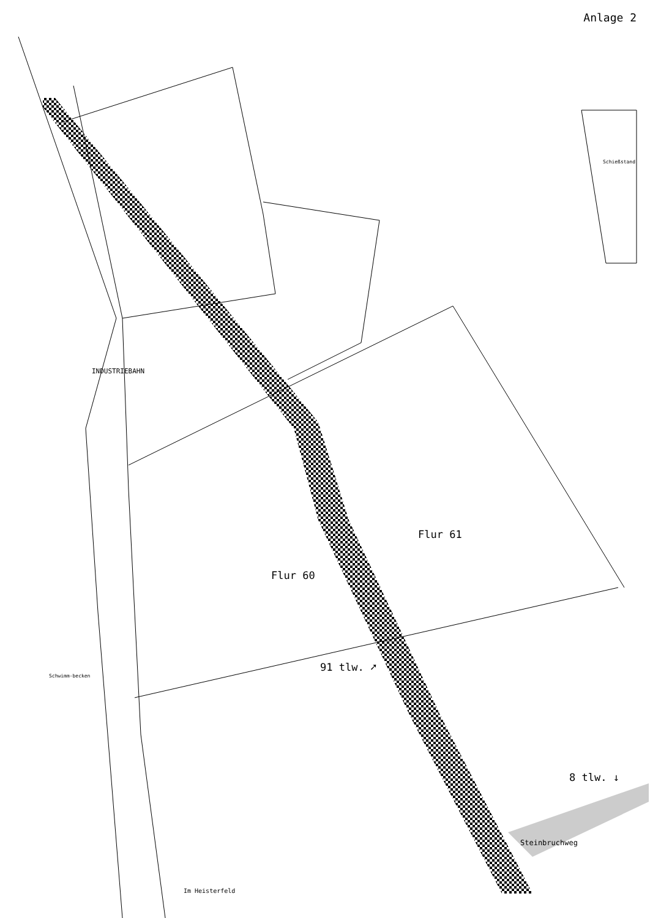Anlage 2
Flur 60
Flur 61
91 tlw. ➚
8 tlw. ↓
INDUSTRIEBAHN
Steinbruchweg
Im Heisterfeld
Schießstand
Schwimm-becken